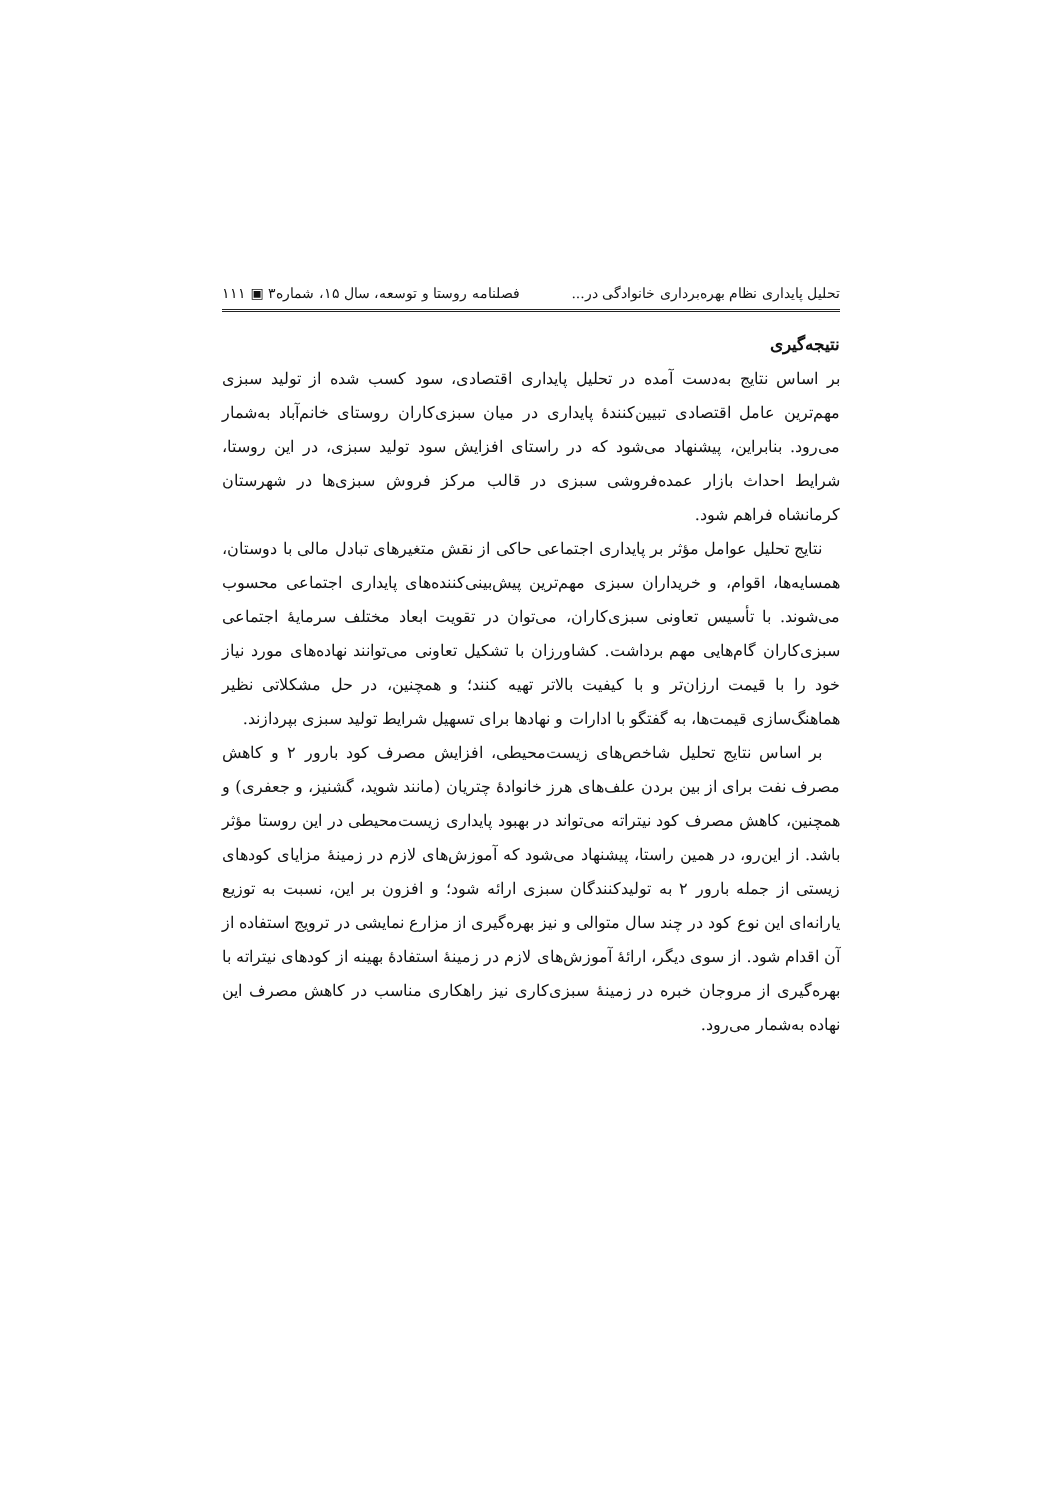تحلیل پایداری نظام بهره‌برداری خانوادگی در... فصلنامه روستا و توسعه، سال ۱۵، شماره۳ ▣ ۱۱۱
نتیجه‌گیری
بر اساس نتایج به‌دست آمده در تحلیل پایداری اقتصادی، سود کسب شده از تولید سبزی مهم‌ترین عامل اقتصادی تبیین‌کنندهٔ پایداری در میان سبزی‌کاران روستای خانم‌آباد به‌شمار می‌رود. بنابراین، پیشنهاد می‌شود که در راستای افزایش سود تولید سبزی، در این روستا، شرایط احداث بازار عمده‌فروشی سبزی در قالب مرکز فروش سبزی‌ها در شهرستان کرمانشاه فراهم شود.
نتایج تحلیل عوامل مؤثر بر پایداری اجتماعی حاکی از نقش متغیرهای تبادل مالی با دوستان، همسایه‌ها، اقوام، و خریداران سبزی مهم‌ترین پیش‌بینی‌کننده‌های پایداری اجتماعی محسوب می‌شوند. با تأسیس تعاونی سبزی‌کاران، می‌توان در تقویت ابعاد مختلف سرمایهٔ اجتماعی سبزی‌کاران گام‌هایی مهم برداشت. کشاورزان با تشکیل تعاونی می‌توانند نهاده‌های مورد نیاز خود را با قیمت ارزان‌تر و با کیفیت بالاتر تهیه کنند؛ و همچنین، در حل مشکلاتی نظیر هماهنگ‌سازی قیمت‌ها، به گفتگو با ادارات و نهادها برای تسهیل شرایط تولید سبزی بپردازند.
بر اساس نتایج تحلیل شاخص‌های زیست‌محیطی، افزایش مصرف کود بارور ۲ و کاهش مصرف نفت برای از بین بردن علف‌های هرز خانوادهٔ چتریان (مانند شوید، گشنیز، و جعفری) و همچنین، کاهش مصرف کود نیتراته می‌تواند در بهبود پایداری زیست‌محیطی در این روستا مؤثر باشد. از این‌رو، در همین راستا، پیشنهاد می‌شود که آموزش‌های لازم در زمینهٔ مزایای کودهای زیستی از جمله بارور ۲ به تولیدکنندگان سبزی ارائه شود؛ و افزون بر این، نسبت به توزیع یارانه‌ای این نوع کود در چند سال متوالی و نیز بهره‌گیری از مزارع نمایشی در ترویج استفاده از آن اقدام شود. از سوی دیگر، ارائهٔ آموزش‌های لازم در زمینهٔ استفادهٔ بهینه از کودهای نیتراته با بهره‌گیری از مروجان خبره در زمینهٔ سبزی‌کاری نیز راهکاری مناسب در کاهش مصرف این نهاده به‌شمار می‌رود.